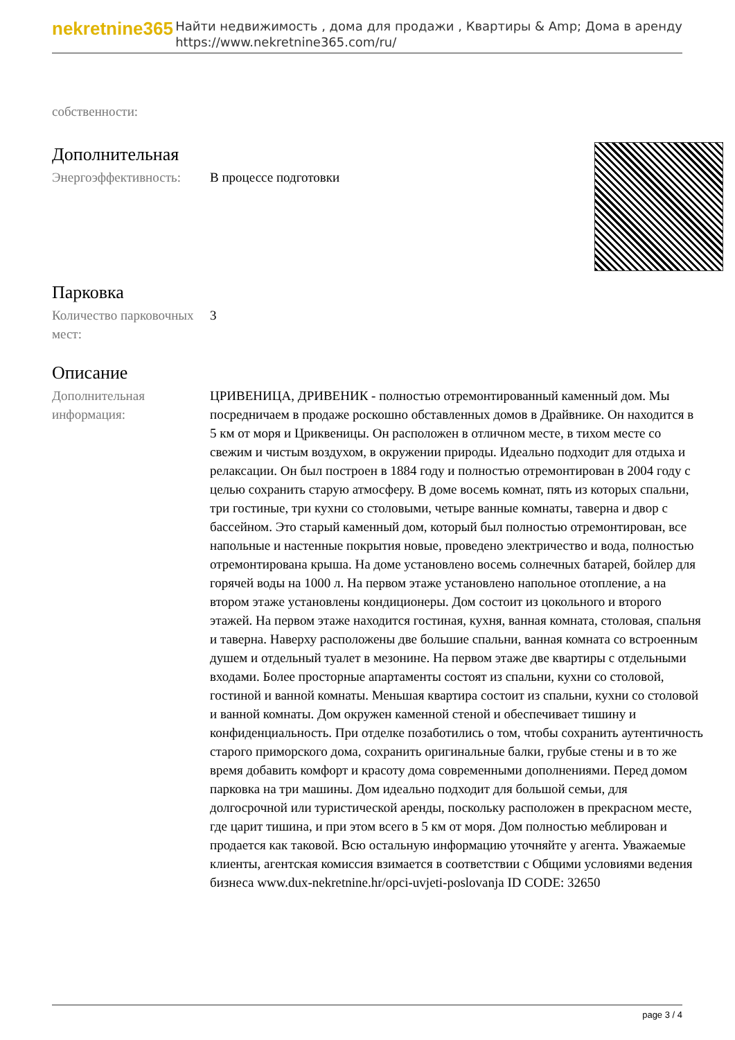nekretnine365
Найти недвижимость , дома для продажи , Квартиры & Amp; Дома в аренду
https://www.nekretnine365.com/ru/
собственности:
Дополнительная
| Энергоэффективность: | В процессе подготовки |
Парковка
| Количество парковочных мест: | 3 |
Описание
| Дополнительная информация: | ЦРИВЕНИЦА, ДРИВЕНИК - полностью отремонтированный каменный дом. Мы посредничаем в продаже роскошно обставленных домов в Драйвнике. Он находится в 5 км от моря и Цриквеницы. Он расположен в отличном месте, в тихом месте со свежим и чистым воздухом, в окружении природы. Идеально подходит для отдыха и релаксации. Он был построен в 1884 году и полностью отремонтирован в 2004 году с целью сохранить старую атмосферу. В доме восемь комнат, пять из которых спальни, три гостиные, три кухни со столовыми, четыре ванные комнаты, таверна и двор с бассейном. Это старый каменный дом, который был полностью отремонтирован, все напольные и настенные покрытия новые, проведено электричество и вода, полностью отремонтирована крыша. На доме установлено восемь солнечных батарей, бойлер для горячей воды на 1000 л. На первом этаже установлено напольное отопление, а на втором этаже установлены кондиционеры. Дом состоит из цокольного и второго этажей. На первом этаже находится гостиная, кухня, ванная комната, столовая, спальня и таверна. Наверху расположены две большие спальни, ванная комната со встроенным душем и отдельный туалет в мезонине. На первом этаже две квартиры с отдельными входами. Более просторные апартаменты состоят из спальни, кухни со столовой, гостиной и ванной комнаты. Меньшая квартира состоит из спальни, кухни со столовой и ванной комнаты. Дом окружен каменной стеной и обеспечивает тишину и конфиденциальность. При отделке позаботились о том, чтобы сохранить аутентичность старого приморского дома, сохранить оригинальные балки, грубые стены и в то же время добавить комфорт и красоту дома современными дополнениями. Перед домом парковка на три машины. Дом идеально подходит для большой семьи, для долгосрочной или туристической аренды, поскольку расположен в прекрасном месте, где царит тишина, и при этом всего в 5 км от моря. Дом полностью меблирован и продается как таковой. Всю остальную информацию уточняйте у агента. Уважаемые клиенты, агентская комиссия взимается в соответствии с Общими условиями ведения бизнеса www.dux-nekretnine.hr/opci-uvjeti-poslovanja ID CODE: 32650 |
page 3 / 4